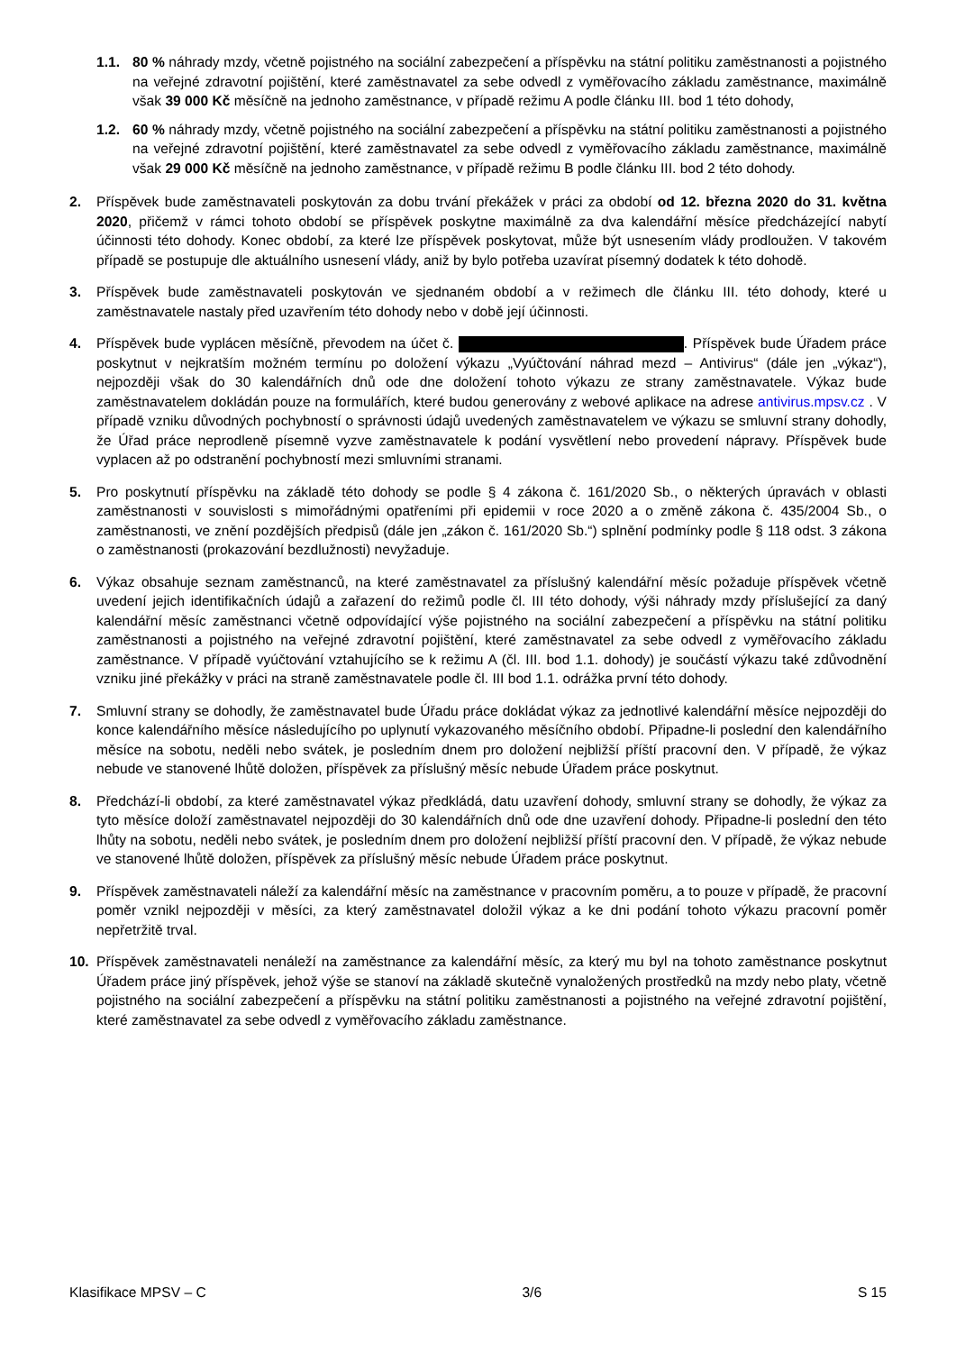1.1. 80 % náhrady mzdy, včetně pojistného na sociální zabezpečení a příspěvku na státní politiku zaměstnanosti a pojistného na veřejné zdravotní pojištění, které zaměstnavatel za sebe odvedl z vyměřovacího základu zaměstnance, maximálně však 39 000 Kč měsíčně na jednoho zaměstnance, v případě režimu A podle článku III. bod 1 této dohody,
1.2. 60 % náhrady mzdy, včetně pojistného na sociální zabezpečení a příspěvku na státní politiku zaměstnanosti a pojistného na veřejné zdravotní pojištění, které zaměstnavatel za sebe odvedl z vyměřovacího základu zaměstnance, maximálně však 29 000 Kč měsíčně na jednoho zaměstnance, v případě režimu B podle článku III. bod 2 této dohody.
2. Příspěvek bude zaměstnavateli poskytován za dobu trvání překážek v práci za období od 12. března 2020 do 31. května 2020, přičemž v rámci tohoto období se příspěvek poskytne maximálně za dva kalendářní měsíce předcházející nabytí účinnosti této dohody. Konec období, za které lze příspěvek poskytovat, může být usnesením vlády prodloužen. V takovém případě se postupuje dle aktuálního usnesení vlády, aniž by bylo potřeba uzavírat písemný dodatek k této dohodě.
3. Příspěvek bude zaměstnavateli poskytován ve sjednaném období a v režimech dle článku III. této dohody, které u zaměstnavatele nastaly před uzavřením této dohody nebo v době její účinnosti.
4. Příspěvek bude vyplácen měsíčně, převodem na účet č. . Příspěvek bude Úřadem práce poskytnut v nejkratším možném termínu po doložení výkazu „Vyúčtování náhrad mezd – Antivirus“ (dále jen „výkaz“), nejpozději však do 30 kalendářních dnů ode dne doložení tohoto výkazu ze strany zaměstnavatele. Výkaz bude zaměstnavatelem dokládán pouze na formulářích, které budou generovány z webové aplikace na adrese antivirus.mpsv.cz . V případě vzniku důvodných pochybností o správnosti údajů uvedených zaměstnavatelem ve výkazu se smluvní strany dohodly, že Úřad práce neprodleně písemně vyzve zaměstnavatele k podání vysvětlení nebo provedení nápravy. Příspěvek bude vyplacen až po odstranění pochybností mezi smluvními stranami.
5. Pro poskytnutí příspěvku na základě této dohody se podle § 4 zákona č. 161/2020 Sb., o některých úpravách v oblasti zaměstnanosti v souvislosti s mimořádnými opatřeními při epidemii v roce 2020 a o změně zákona č. 435/2004 Sb., o zaměstnanosti, ve znění pozdějších předpisů (dále jen „zákon č. 161/2020 Sb.“) splnění podmínky podle § 118 odst. 3 zákona o zaměstnanosti (prokazování bezdlužnosti) nevyžaduje.
6. Výkaz obsahuje seznam zaměstnanců, na které zaměstnavatel za příslušný kalendářní měsíc požaduje příspěvek včetně uvedení jejich identifikačních údajů a zařazení do režimů podle čl. III této dohody, výši náhrady mzdy příslušející za daný kalendářní měsíc zaměstnanci včetně odpovídající výše pojistného na sociální zabezpečení a příspěvku na státní politiku zaměstnanosti a pojistného na veřejné zdravotní pojištění, které zaměstnavatel za sebe odvedl z vyměřovacího základu zaměstnance. V případě vyúčtování vztahujícího se k režimu A (čl. III. bod 1.1. dohody) je součástí výkazu také zdůvodnění vzniku jiné překážky v práci na straně zaměstnavatele podle čl. III bod 1.1. odrážka první této dohody.
7. Smluvní strany se dohodly, že zaměstnavatel bude Úřadu práce dokládat výkaz za jednotlivé kalendářní měsíce nejpozději do konce kalendářního měsíce následujícího po uplynutí vykazovaného měsíčního období. Připadne-li poslední den kalendářního měsíce na sobotu, neděli nebo svátek, je posledním dnem pro doložení nejbližší příští pracovní den. V případě, že výkaz nebude ve stanovené lhůtě doložen, příspěvek za příslušný měsíc nebude Úřadem práce poskytnut.
8. Předchází-li období, za které zaměstnavatel výkaz předkládá, datu uzavření dohody, smluvní strany se dohodly, že výkaz za tyto měsíce doloží zaměstnavatel nejpozději do 30 kalendářních dnů ode dne uzavření dohody. Připadne-li poslední den této lhůty na sobotu, neděli nebo svátek, je posledním dnem pro doložení nejbližší příští pracovní den. V případě, že výkaz nebude ve stanovené lhůtě doložen, příspěvek za příslušný měsíc nebude Úřadem práce poskytnut.
9. Příspěvek zaměstnavateli náleží za kalendářní měsíc na zaměstnance v pracovním poměru, a to pouze v případě, že pracovní poměr vznikl nejpozději v měsíci, za který zaměstnavatel doložil výkaz a ke dni podání tohoto výkazu pracovní poměr nepřetržitě trval.
10. Příspěvek zaměstnavateli nenáleží na zaměstnance za kalendářní měsíc, za který mu byl na tohoto zaměstnance poskytnut Úřadem práce jiný příspěvek, jehož výše se stanoví na základě skutečně vynaložených prostředků na mzdy nebo platy, včetně pojistného na sociální zabezpečení a příspěvku na státní politiku zaměstnanosti a pojistného na veřejné zdravotní pojištění, které zaměstnavatel za sebe odvedl z vyměřovacího základu zaměstnance.
Klasifikace MPSV – C 3/6 S 15